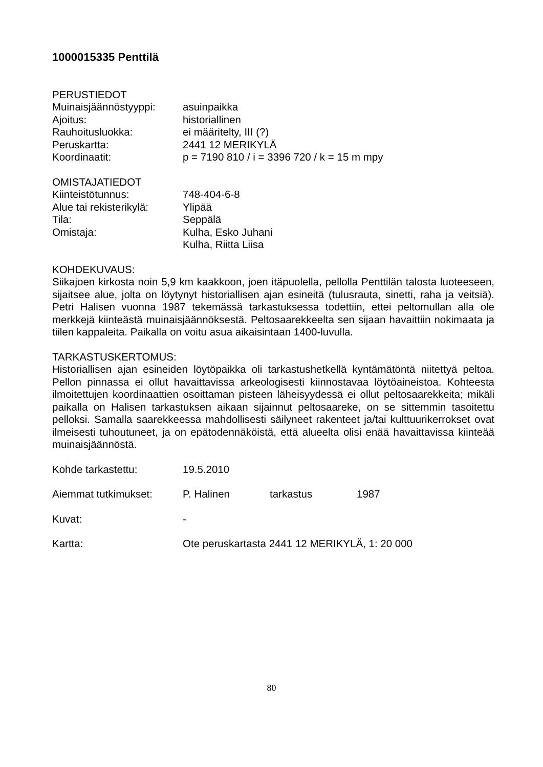1000015335 Penttilä
PERUSTIEDOT
Muinaisjäännöstyyppi: asuinpaikka
Ajoitus: historiallinen
Rauhoitusluokka: ei määritelty, III (?)
Peruskartta: 2441 12 MERIKYLÄ
Koordinaatit: p = 7190 810 / i = 3396 720 / k = 15 m mpy
OMISTAJATIEDOT
Kiinteistötunnus: 748-404-6-8
Alue tai rekisterikylä: Ylipää
Tila: Seppälä
Omistaja: Kulha, Esko Juhani
Kulha, Riitta Liisa
KOHDEKUVAUS:
Siikajoen kirkosta noin 5,9 km kaakkoon, joen itäpuolella, pellolla Penttilän talosta luoteeseen, sijaitsee alue, jolta on löytynyt historiallisen ajan esineitä (tulusrauta, sinetti, raha ja veitsiä). Petri Halisen vuonna 1987 tekemässä tarkastuksessa todettiin, ettei peltomullan alla ole merkkejä kiinteästä muinaisjäännöksestä. Peltosaarekkeelta sen sijaan havaittiin nokimaata ja tiilen kappaleita. Paikalla on voitu asua aikaisintaan 1400-luvulla.
TARKASTUSKERTOMUS:
Historiallisen ajan esineiden löytöpaikka oli tarkastushetkellä kyntämätöntä niitettyä peltoa. Pellon pinnassa ei ollut havaittavissa arkeologisesti kiinnostavaa löytöaineistoa. Kohteesta ilmoitettujen koordinaattien osoittaman pisteen läheisyydessä ei ollut peltosaarekkeita; mikäli paikalla on Halisen tarkastuksen aikaan sijainnut peltosaareke, on se sittemmin tasoitettu pelloksi. Samalla saarekkeessa mahdollisesti säilyneet rakenteet ja/tai kulttuurikerrokset ovat ilmeisesti tuhoutuneet, ja on epätodennäköistä, että alueelta olisi enää havaittavissa kiinteää muinaisjäännöstä.
Kohde tarkastettu: 19.5.2010
Aiemmat tutkimukset: P. Halinen tarkastus 1987
Kuvat: -
Kartta: Ote peruskartasta 2441 12 MERIKYLÄ, 1: 20 000
80